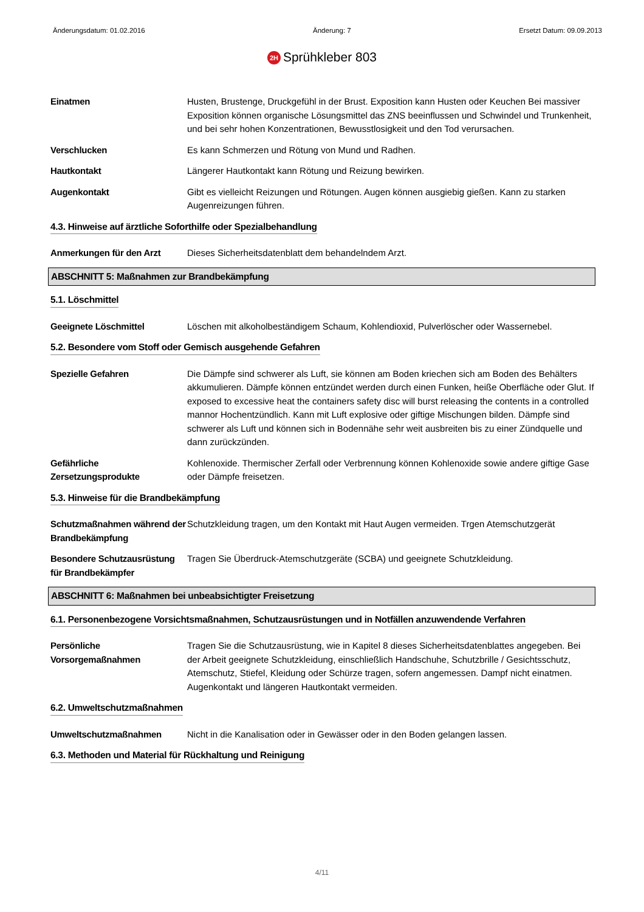Änderungsdatum: 01.02.2016 Änderung: 7 Ersetzt Datum: 09.09.2013
2H Sprühkleber 803
Einatmen Husten, Brustenge, Druckgefühl in der Brust. Exposition kann Husten oder Keuchen Bei massiver Exposition können organische Lösungsmittel das ZNS beeinflussen und Schwindel und Trunkenheit, und bei sehr hohen Konzentrationen, Bewusstlosigkeit und den Tod verursachen.
Verschlucken Es kann Schmerzen und Rötung von Mund und Radhen.
Hautkontakt Längerer Hautkontakt kann Rötung und Reizung bewirken.
Augenkontakt Gibt es vielleicht Reizungen und Rötungen. Augen können ausgiebig gießen. Kann zu starken Augenreizungen führen.
4.3. Hinweise auf ärztliche Soforthilfe oder Spezialbehandlung
Anmerkungen für den Arzt Dieses Sicherheitsdatenblatt dem behandelndem Arzt.
ABSCHNITT 5: Maßnahmen zur Brandbekämpfung
5.1. Löschmittel
Geeignete Löschmittel Löschen mit alkoholbeständigem Schaum, Kohlendioxid, Pulverlöscher oder Wassernebel.
5.2. Besondere vom Stoff oder Gemisch ausgehende Gefahren
Spezielle Gefahren Die Dämpfe sind schwerer als Luft, sie können am Boden kriechen sich am Boden des Behälters akkumulieren. Dämpfe können entzündet werden durch einen Funken, heiße Oberfläche oder Glut. If exposed to excessive heat the containers safety disc will burst releasing the contents in a controlled mannor Hochentzündlich. Kann mit Luft explosive oder giftige Mischungen bilden. Dämpfe sind schwerer als Luft und können sich in Bodennähe sehr weit ausbreiten bis zu einer Zündquelle und dann zurückzünden.
Gefährliche Zersetzungsprodukte
Kohlenoxide. Thermischer Zerfall oder Verbrennung können Kohlenoxide sowie andere giftige Gase oder Dämpfe freisetzen.
5.3. Hinweise für die Brandbekämpfung
Schutzmaßnahmen während der Brandbekämpfung
Schutzkleidung tragen, um den Kontakt mit Haut Augen vermeiden. Trgen Atemschutzgerät
Besondere Schutzausrüstung für Brandbekämpfer
Tragen Sie Überdruck-Atemschutzgeräte (SCBA) und geeignete Schutzkleidung.
ABSCHNITT 6: Maßnahmen bei unbeabsichtigter Freisetzung
6.1. Personenbezogene Vorsichtsmaßnahmen, Schutzausrüstungen und in Notfällen anzuwendende Verfahren
Persönliche Vorsorgemaßnahmen
Tragen Sie die Schutzausrüstung, wie in Kapitel 8 dieses Sicherheitsdatenblattes angegeben. Bei der Arbeit geeignete Schutzkleidung, einschließlich Handschuhe, Schutzbrille / Gesichtsschutz, Atemschutz, Stiefel, Kleidung oder Schürze tragen, sofern angemessen. Dampf nicht einatmen. Augenkontakt und längeren Hautkontakt vermeiden.
6.2. Umweltschutzmaßnahmen
Umweltschutzmaßnahmen Nicht in die Kanalisation oder in Gewässer oder in den Boden gelangen lassen.
6.3. Methoden und Material für Rückhaltung und Reinigung
4/11